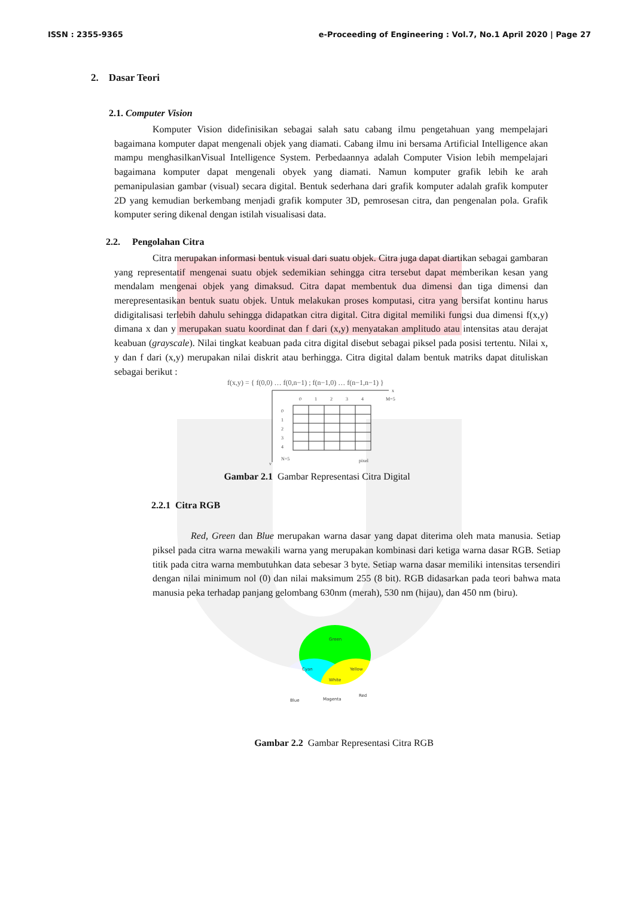ISSN : 2355-9365 e-Proceeding of Engineering : Vol.7, No.1 April 2020 | Page 27
2. Dasar Teori
2.1. Computer Vision
Komputer Vision didefinisikan sebagai salah satu cabang ilmu pengetahuan yang mempelajari bagaimana komputer dapat mengenali objek yang diamati. Cabang ilmu ini bersama Artificial Intelligence akan mampu menghasilkanVisual Intelligence System. Perbedaannya adalah Computer Vision lebih mempelajari bagaimana komputer dapat mengenali obyek yang diamati. Namun komputer grafik lebih ke arah pemanipulasian gambar (visual) secara digital. Bentuk sederhana dari grafik komputer adalah grafik komputer 2D yang kemudian berkembang menjadi grafik komputer 3D, pemrosesan citra, dan pengenalan pola. Grafik komputer sering dikenal dengan istilah visualisasi data.
2.2. Pengolahan Citra
Citra merupakan informasi bentuk visual dari suatu objek. Citra juga dapat diartikan sebagai gambaran yang representatif mengenai suatu objek sedemikian sehingga citra tersebut dapat memberikan kesan yang mendalam mengenai objek yang dimaksud. Citra dapat membentuk dua dimensi dan tiga dimensi dan merepresentasikan bentuk suatu objek. Untuk melakukan proses komputasi, citra yang bersifat kontinu harus didigitalisasi terlebih dahulu sehingga didapatkan citra digital. Citra digital memiliki fungsi dua dimensi f(x,y) dimana x dan y merupakan suatu koordinat dan f dari (x,y) menyatakan amplitudo atau intensitas atau derajat keabuan (grayscale). Nilai tingkat keabuan pada citra digital disebut sebagai piksel pada posisi tertentu. Nilai x, y dan f dari (x,y) merupakan nilai diskrit atau berhingga. Citra digital dalam bentuk matriks dapat dituliskan sebagai berikut :
f(x,y) = { f(0,0) … f(0,n−1) ; f(n−1,0) … f(n−1,n−1) }
0
1
2
3
4
M=5
x
0
1
2
3
4
N=5
pixel
y
Gambar 2.1 Gambar Representasi Citra Digital
2.2.1 Citra RGB
Red, Green dan Blue merupakan warna dasar yang dapat diterima oleh mata manusia. Setiap piksel pada citra warna mewakili warna yang merupakan kombinasi dari ketiga warna dasar RGB. Setiap titik pada citra warna membutuhkan data sebesar 3 byte. Setiap warna dasar memiliki intensitas tersendiri dengan nilai minimum nol (0) dan nilai maksimum 255 (8 bit). RGB didasarkan pada teori bahwa mata manusia peka terhadap panjang gelombang 630nm (merah), 530 nm (hijau), dan 450 nm (biru).
Green
Cyan
Yellow
White
Blue
Magenta
Red
Gambar 2.2 Gambar Representasi Citra RGB